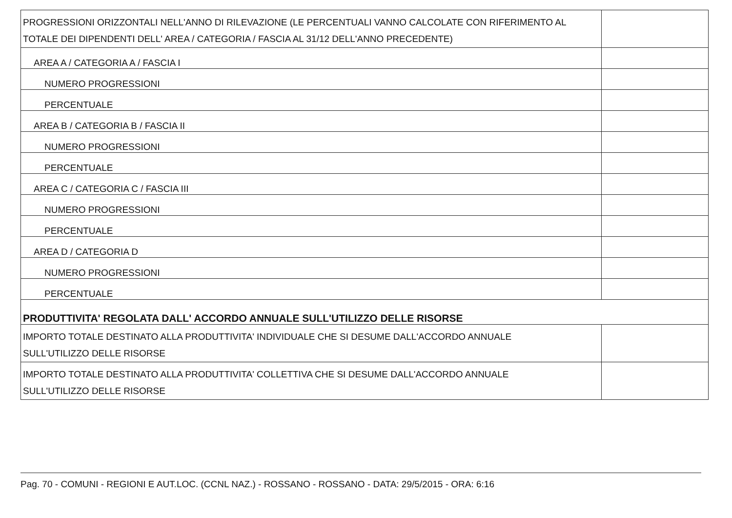| PROGRESSIONI ORIZZONTALI NELL'ANNO DI RILEVAZIONE (LE PERCENTUALI VANNO CALCOLATE CON RIFERIMENTO AL TOTALE DEI DIPENDENTI DELL' AREA / CATEGORIA / FASCIA AL 31/12 DELL'ANNO PRECEDENTE) | |
| AREA A / CATEGORIA A / FASCIA I | |
| NUMERO PROGRESSIONI | |
| PERCENTUALE | |
| AREA B / CATEGORIA B / FASCIA II | |
| NUMERO PROGRESSIONI | |
| PERCENTUALE | |
| AREA C / CATEGORIA C / FASCIA III | |
| NUMERO PROGRESSIONI | |
| PERCENTUALE | |
| AREA D / CATEGORIA D | |
| NUMERO PROGRESSIONI | |
| PERCENTUALE | |
| PRODUTTIVITA' REGOLATA DALL' ACCORDO ANNUALE SULL'UTILIZZO DELLE RISORSE | |
| IMPORTO TOTALE DESTINATO ALLA PRODUTTIVITA' INDIVIDUALE CHE SI DESUME DALL'ACCORDO ANNUALE SULL'UTILIZZO DELLE RISORSE | |
| IMPORTO TOTALE DESTINATO ALLA PRODUTTIVITA' COLLETTIVA CHE SI DESUME DALL'ACCORDO ANNUALE SULL'UTILIZZO DELLE RISORSE | |
Pag. 70 - COMUNI - REGIONI E AUT.LOC. (CCNL NAZ.) - ROSSANO - ROSSANO - DATA: 29/5/2015 - ORA: 6:16